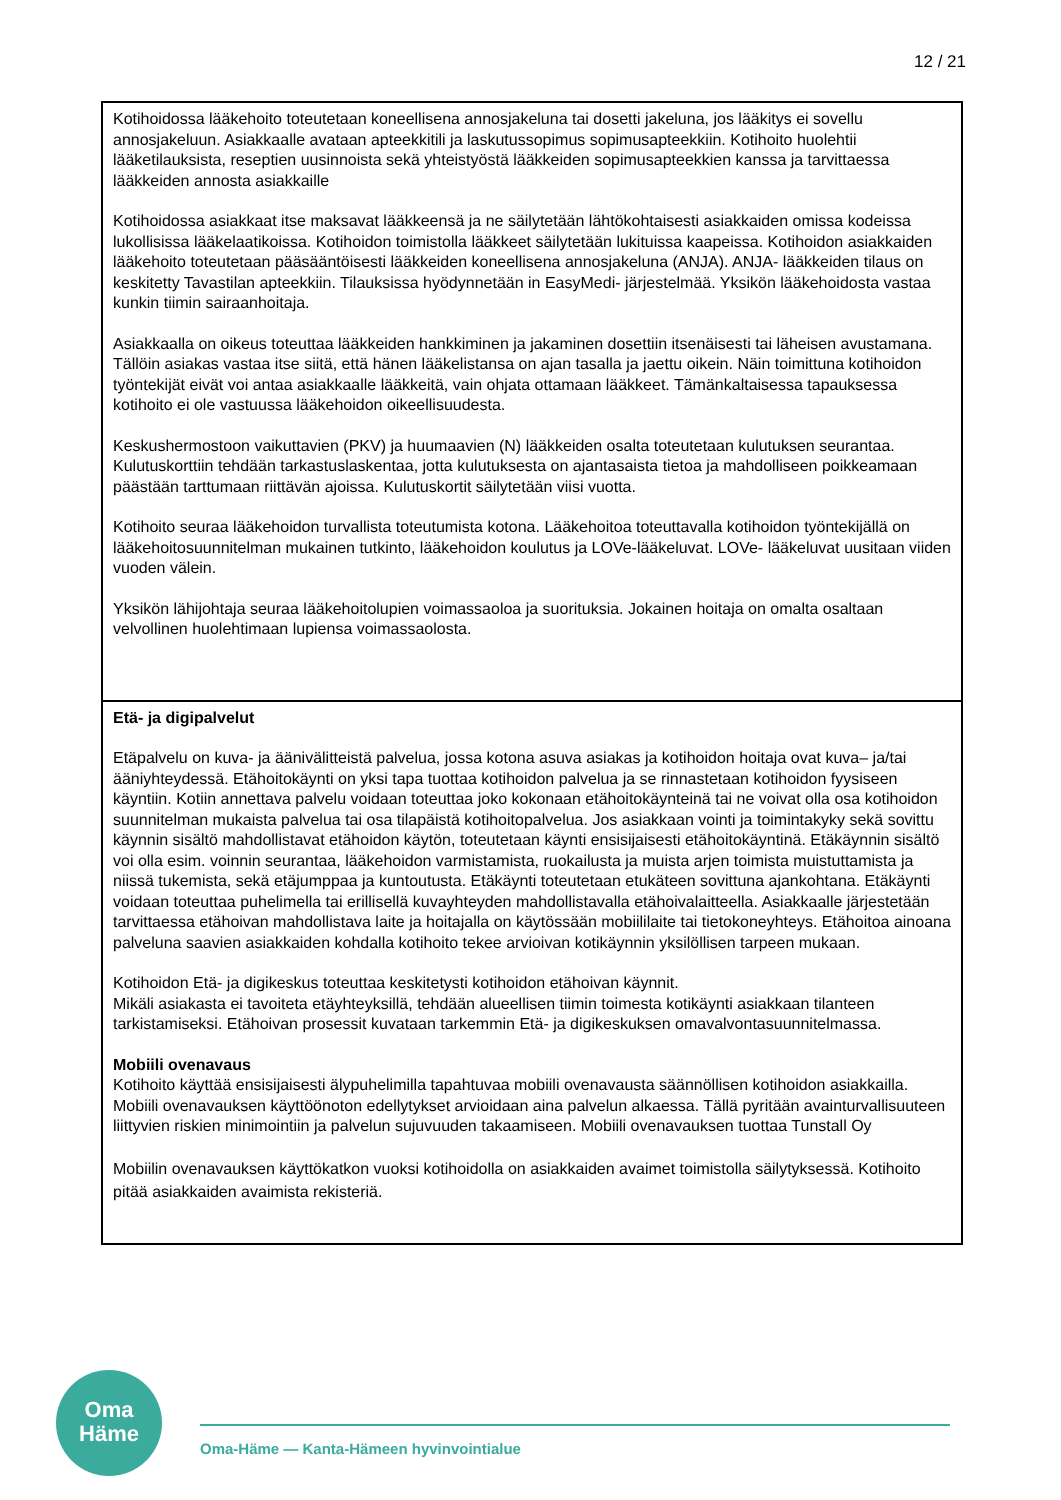12 / 21
| Kotihoidossa lääkehoito toteutetaan koneellisena annosjakeluna tai dosetti jakeluna, jos lääkitys ei sovellu annosjakeluun. Asiakkaalle avataan apteekkitili ja laskutussopimus sopimusapteekkiin. Kotihoito huolehtii lääketilauksista, reseptien uusinnoista sekä yhteistyöstä lääkkeiden sopimusapteekkien kanssa ja tarvittaessa lääkkeiden annosta asiakkaille Kotihoidossa asiakkaat itse maksavat lääkkeensä ja ne säilytetään lähtökohtaisesti asiakkaiden omissa kodeissa lukollisissa lääkelaatikoissa. Kotihoidon toimistolla lääkkeet säilytetään lukituissa kaapeissa. Kotihoidon asiakkaiden lääkehoito toteutetaan pääsääntöisesti lääkkeiden koneellisena annosjakeluna (ANJA). ANJA- lääkkeiden tilaus on keskitetty Tavastilan apteekkiin. Tilauksissa hyödynnetään in EasyMedi- järjestelmää. Yksikön lääkehoidosta vastaa kunkin tiimin sairaanhoitaja. Asiakkaalla on oikeus toteuttaa lääkkeiden hankkiminen ja jakaminen dosettiin itsenäisesti tai läheisen avustamana. Tällöin asiakas vastaa itse siitä, että hänen lääkelistansa on ajan tasalla ja jaettu oikein. Näin toimittuna kotihoidon työntekijät eivät voi antaa asiakkaalle lääkkeitä, vain ohjata ottamaan lääkkeet. Tämänkaltaisessa tapauksessa kotihoito ei ole vastuussa lääkehoidon oikeellisuudesta. Keskushermostoon vaikuttavien (PKV) ja huumaavien (N) lääkkeiden osalta toteutetaan kulutuksen seurantaa. Kulutuskorttiin tehdään tarkastuslaskentaa, jotta kulutuksesta on ajantasaista tietoa ja mahdolliseen poikkeamaan päästään tarttumaan riittävän ajoissa. Kulutuskortit säilytetään viisi vuotta. Kotihoito seuraa lääkehoidon turvallista toteutumista kotona. Lääkehoitoa toteuttavalla kotihoidon työntekijällä on lääkehoitosuunnitelman mukainen tutkinto, lääkehoidon koulutus ja LOVe-lääkeluvat. LOVe- lääkeluvat uusitaan viiden vuoden välein. Yksikön lähijohtaja seuraa lääkehoitolupien voimassaoloa ja suorituksia. Jokainen hoitaja on omalta osaltaan velvollinen huolehtimaan lupiensa voimassaolosta. |
| Etä- ja digipalvelut Etäpalvelu on kuva- ja äänivälitteistä palvelua, jossa kotona asuva asiakas ja kotihoidon hoitaja ovat kuva– ja/tai ääniyhteydessä. Etähoitokäynti on yksi tapa tuottaa kotihoidon palvelua ja se rinnastetaan kotihoidon fyysiseen käyntiin. Kotiin annettava palvelu voidaan toteuttaa joko kokonaan etähoitokäynteinä tai ne voivat olla osa kotihoidon suunnitelman mukaista palvelua tai osa tilapäistä kotihoitopalvelua. Jos asiakkaan vointi ja toimintakyky sekä sovittu käynnin sisältö mahdollistavat etähoidon käytön, toteutetaan käynti ensisijaisesti etähoitokäyntinä. Etäkäynnin sisältö voi olla esim. voinnin seurantaa, lääkehoidon varmistamista, ruokailusta ja muista arjen toimista muistuttamista ja niissä tukemista, sekä etäjumppaa ja kuntoutusta. Etäkäynti toteutetaan etukäteen sovittuna ajankohtana. Etäkäynti voidaan toteuttaa puhelimella tai erillisellä kuvayhteyden mahdollistavalla etähoivalaitteella. Asiakkaalle järjestetään tarvittaessa etähoivan mahdollistava laite ja hoitajalla on käytössään mobiililaite tai tietokoneyhteys. Etähoitoa ainoana palveluna saavien asiakkaiden kohdalla kotihoito tekee arvioivan kotikäynnin yksilöllisen tarpeen mukaan. Kotihoidon Etä- ja digikeskus toteuttaa keskitetysti kotihoidon etähoivan käynnit. Mikäli asiakasta ei tavoiteta etäyhteyksillä, tehdään alueellisen tiimin toimesta kotikäynti asiakkaan tilanteen tarkistamiseksi. Etähoivan prosessit kuvataan tarkemmin Etä- ja digikeskuksen omavalvontasuunnitelmassa. Mobiili ovenavaus Kotihoito käyttää ensisijaisesti älypuhelimilla tapahtuvaa mobiili ovenavausta säännöllisen kotihoidon asiakkailla. Mobiili ovenavauksen käyttöönoton edellytykset arvioidaan aina palvelun alkaessa. Tällä pyritään avainturvallisuuteen liittyvien riskien minimointiin ja palvelun sujuvuuden takaamiseen. Mobiili ovenavauksen tuottaa Tunstall Oy Mobiilin ovenavauksen käyttökatkon vuoksi kotihoidolla on asiakkaiden avaimet toimistolla säilytyksessä. Kotihoito pitää asiakkaiden avaimista rekisteriä. |
Oma
Häme
Oma-Häme — Kanta-Hämeen hyvinvointialue